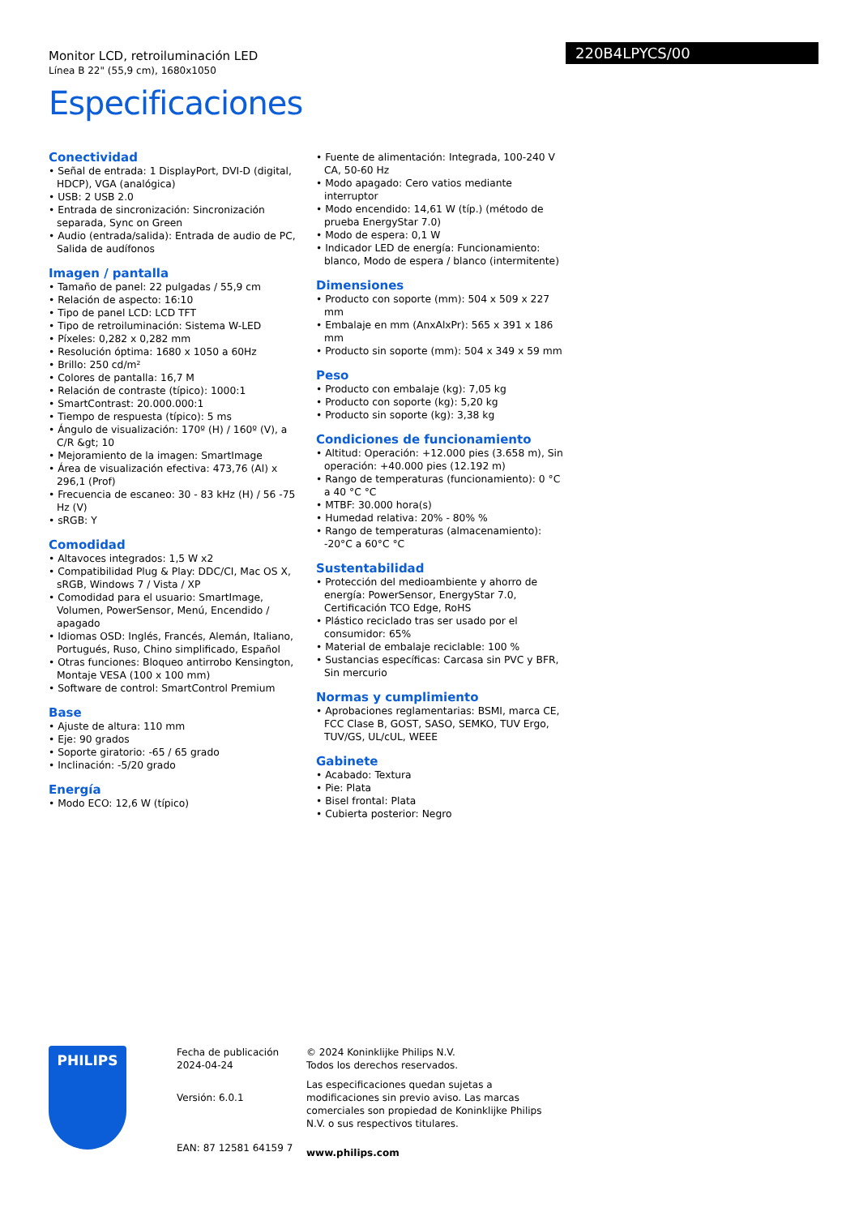Monitor LCD, retroiluminación LED
Línea B 22" (55,9 cm), 1680x1050
Especificaciones
220B4LPYCS/00
Conectividad
• Señal de entrada: 1 DisplayPort, DVI-D (digital, HDCP), VGA (analógica)
• USB: 2 USB 2.0
• Entrada de sincronización: Sincronización separada, Sync on Green
• Audio (entrada/salida): Entrada de audio de PC, Salida de audífonos
Imagen / pantalla
• Tamaño de panel: 22 pulgadas / 55,9 cm
• Relación de aspecto: 16:10
• Tipo de panel LCD: LCD TFT
• Tipo de retroiluminación: Sistema W-LED
• Píxeles: 0,282 x 0,282 mm
• Resolución óptima: 1680 x 1050 a 60Hz
• Brillo: 250 cd/m²
• Colores de pantalla: 16,7 M
• Relación de contraste (típico): 1000:1
• SmartContrast: 20.000.000:1
• Tiempo de respuesta (típico): 5 ms
• Ángulo de visualización: 170º (H) / 160º (V), a C/R &gt; 10
• Mejoramiento de la imagen: SmartImage
• Área de visualización efectiva: 473,76 (Al) x 296,1 (Prof)
• Frecuencia de escaneo: 30 - 83 kHz (H) / 56 -75 Hz (V)
• sRGB: Y
Comodidad
• Altavoces integrados: 1,5 W x2
• Compatibilidad Plug & Play: DDC/CI, Mac OS X, sRGB, Windows 7 / Vista / XP
• Comodidad para el usuario: SmartImage, Volumen, PowerSensor, Menú, Encendido / apagado
• Idiomas OSD: Inglés, Francés, Alemán, Italiano, Portugués, Ruso, Chino simplificado, Español
• Otras funciones: Bloqueo antirrobo Kensington, Montaje VESA (100 x 100 mm)
• Software de control: SmartControl Premium
Base
• Ajuste de altura: 110 mm
• Eje: 90 grados
• Soporte giratorio: -65 / 65 grado
• Inclinación: -5/20 grado
Energía
• Modo ECO: 12,6 W (típico)
• Fuente de alimentación: Integrada, 100-240 V CA, 50-60 Hz
• Modo apagado: Cero vatios mediante interruptor
• Modo encendido: 14,61 W (típ.) (método de prueba EnergyStar 7.0)
• Modo de espera: 0,1 W
• Indicador LED de energía: Funcionamiento: blanco, Modo de espera / blanco (intermitente)
Dimensiones
• Producto con soporte (mm): 504 x 509 x 227 mm
• Embalaje en mm (AnxAlxPr): 565 x 391 x 186 mm
• Producto sin soporte (mm): 504 x 349 x 59 mm
Peso
• Producto con embalaje (kg): 7,05 kg
• Producto con soporte (kg): 5,20 kg
• Producto sin soporte (kg): 3,38 kg
Condiciones de funcionamiento
• Altitud: Operación: +12.000 pies (3.658 m), Sin operación: +40.000 pies (12.192 m)
• Rango de temperaturas (funcionamiento): 0 °C a 40 °C °C
• MTBF: 30.000 hora(s)
• Humedad relativa: 20% - 80% %
• Rango de temperaturas (almacenamiento): -20°C a 60°C °C
Sustentabilidad
• Protección del medioambiente y ahorro de energía: PowerSensor, EnergyStar 7.0, Certificación TCO Edge, RoHS
• Plástico reciclado tras ser usado por el consumidor: 65%
• Material de embalaje reciclable: 100 %
• Sustancias específicas: Carcasa sin PVC y BFR, Sin mercurio
Normas y cumplimiento
• Aprobaciones reglamentarias: BSMI, marca CE, FCC Clase B, GOST, SASO, SEMKO, TUV Ergo, TUV/GS, UL/cUL, WEEE
Gabinete
• Acabado: Textura
• Pie: Plata
• Bisel frontal: Plata
• Cubierta posterior: Negro
PHILIPS
Fecha de publicación
2024-04-24
Versión: 6.0.1
EAN: 87 12581 64159 7
© 2024 Koninklijke Philips N.V.
Todos los derechos reservados.
Las especificaciones quedan sujetas a modificaciones sin previo aviso. Las marcas comerciales son propiedad de Koninklijke Philips N.V. o sus respectivos titulares.
www.philips.com